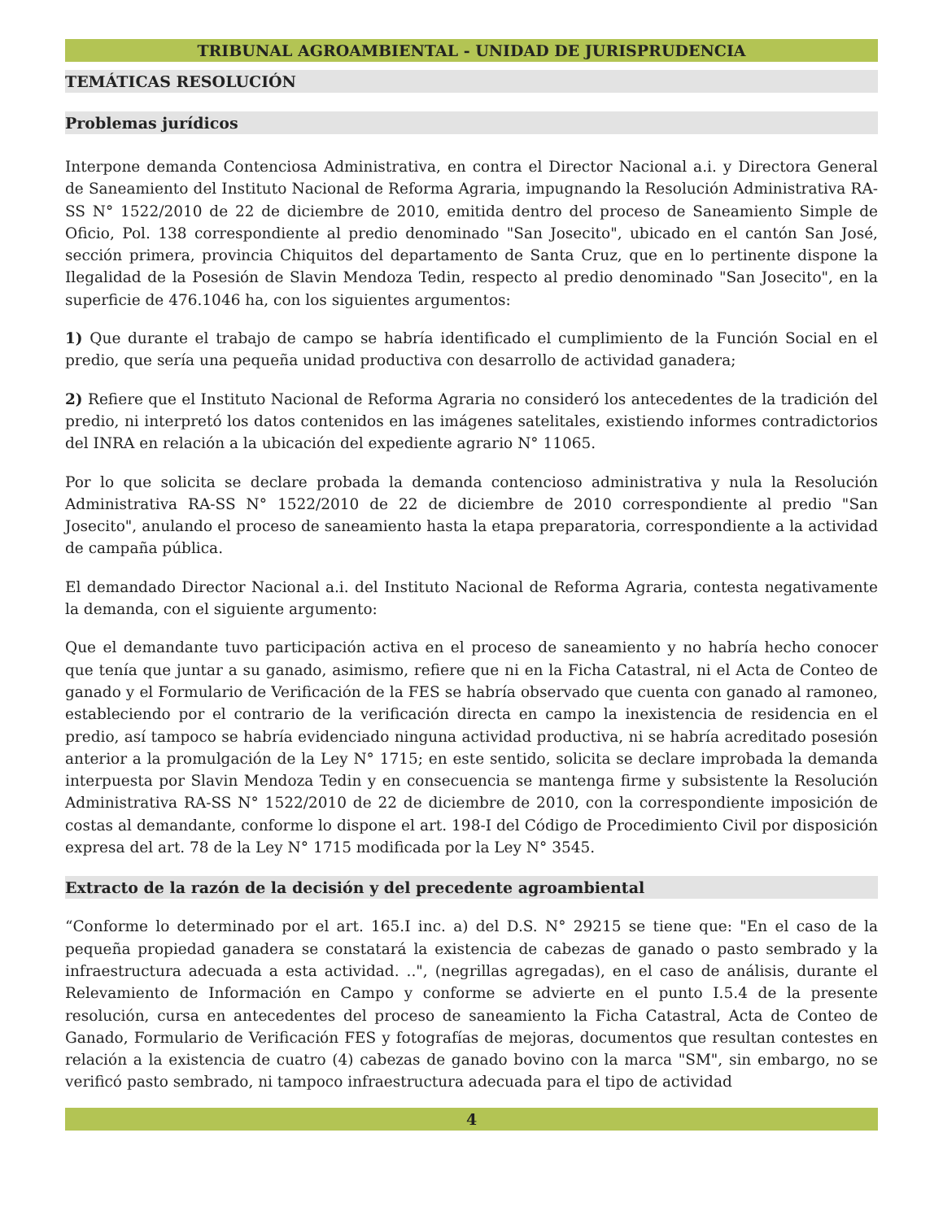TRIBUNAL AGROAMBIENTAL - UNIDAD DE JURISPRUDENCIA
TEMÁTICAS RESOLUCIÓN
Problemas jurídicos
Interpone demanda Contenciosa Administrativa, en contra el Director Nacional a.i. y Directora General de Saneamiento del Instituto Nacional de Reforma Agraria, impugnando la Resolución Administrativa RA-SS N° 1522/2010 de 22 de diciembre de 2010, emitida dentro del proceso de Saneamiento Simple de Oficio, Pol. 138 correspondiente al predio denominado "San Josecito", ubicado en el cantón San José, sección primera, provincia Chiquitos del departamento de Santa Cruz, que en lo pertinente dispone la Ilegalidad de la Posesión de Slavin Mendoza Tedin, respecto al predio denominado "San Josecito", en la superficie de 476.1046 ha, con los siguientes argumentos:
1) Que durante el trabajo de campo se habría identificado el cumplimiento de la Función Social en el predio, que sería una pequeña unidad productiva con desarrollo de actividad ganadera;
2) Refiere que el Instituto Nacional de Reforma Agraria no consideró los antecedentes de la tradición del predio, ni interpretó los datos contenidos en las imágenes satelitales, existiendo informes contradictorios del INRA en relación a la ubicación del expediente agrario N° 11065.
Por lo que solicita se declare probada la demanda contencioso administrativa y nula la Resolución Administrativa RA-SS N° 1522/2010 de 22 de diciembre de 2010 correspondiente al predio "San Josecito", anulando el proceso de saneamiento hasta la etapa preparatoria, correspondiente a la actividad de campaña pública.
El demandado Director Nacional a.i. del Instituto Nacional de Reforma Agraria, contesta negativamente la demanda, con el siguiente argumento:
Que el demandante tuvo participación activa en el proceso de saneamiento y no habría hecho conocer que tenía que juntar a su ganado, asimismo, refiere que ni en la Ficha Catastral, ni el Acta de Conteo de ganado y el Formulario de Verificación de la FES se habría observado que cuenta con ganado al ramoneo, estableciendo por el contrario de la verificación directa en campo la inexistencia de residencia en el predio, así tampoco se habría evidenciado ninguna actividad productiva, ni se habría acreditado posesión anterior a la promulgación de la Ley N° 1715; en este sentido, solicita se declare improbada la demanda interpuesta por Slavin Mendoza Tedin y en consecuencia se mantenga firme y subsistente la Resolución Administrativa RA-SS N° 1522/2010 de 22 de diciembre de 2010, con la correspondiente imposición de costas al demandante, conforme lo dispone el art. 198-I del Código de Procedimiento Civil por disposición expresa del art. 78 de la Ley N° 1715 modificada por la Ley N° 3545.
Extracto de la razón de la decisión y del precedente agroambiental
“Conforme lo determinado por el art. 165.I inc. a) del D.S. N° 29215 se tiene que: "En el caso de la pequeña propiedad ganadera se constatará la existencia de cabezas de ganado o pasto sembrado y la infraestructura adecuada a esta actividad. ..", (negrillas agregadas), en el caso de análisis, durante el Relevamiento de Información en Campo y conforme se advierte en el punto I.5.4 de la presente resolución, cursa en antecedentes del proceso de saneamiento la Ficha Catastral, Acta de Conteo de Ganado, Formulario de Verificación FES y fotografías de mejoras, documentos que resultan contestes en relación a la existencia de cuatro (4) cabezas de ganado bovino con la marca "SM", sin embargo, no se verificó pasto sembrado, ni tampoco infraestructura adecuada para el tipo de actividad
4